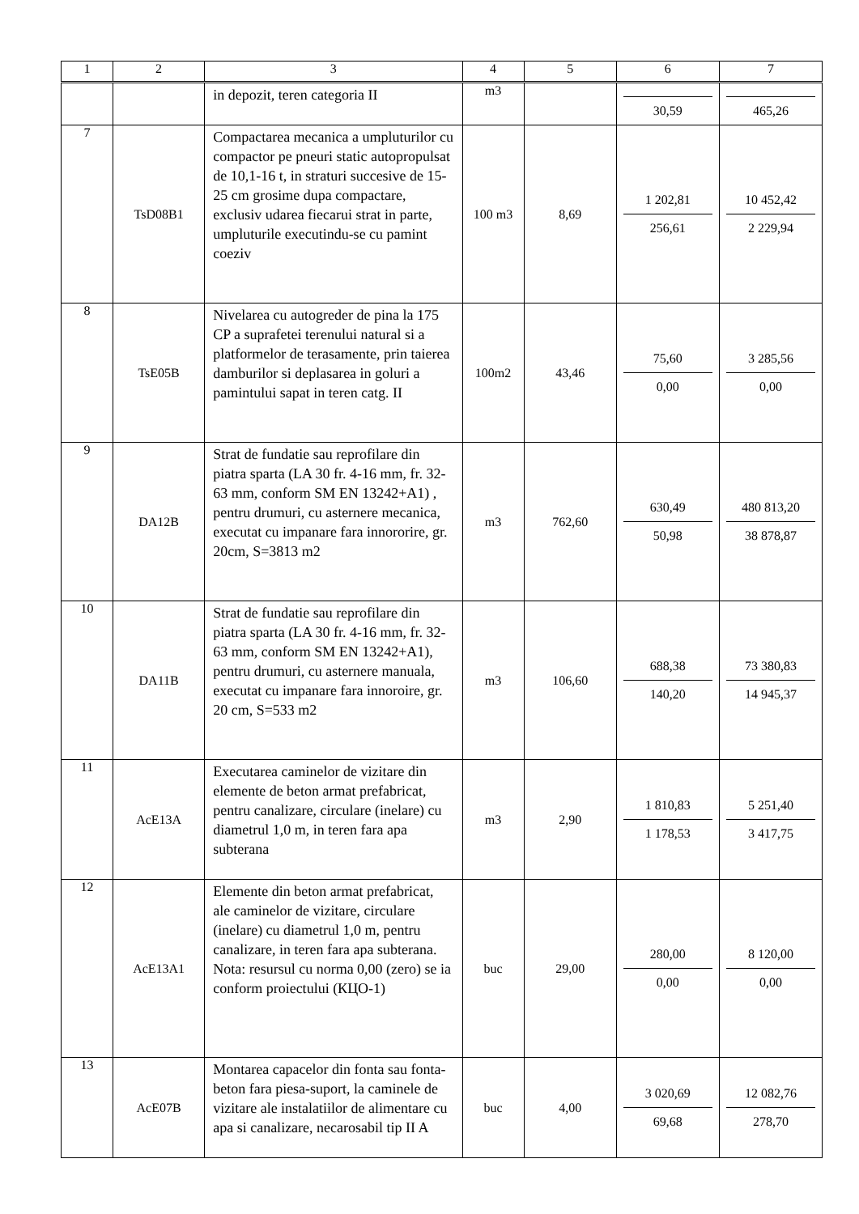| 1 | 2 | 3 | 4 | 5 | 6 | 7 |
| --- | --- | --- | --- | --- | --- | --- |
| | | in depozit, teren categoria II | m3 | | 30,59 | 465,26 |
| 7 | TsD08B1 | Compactarea mecanica a umpluturilor cu compactor pe pneuri static autopropulsat de 10,1-16 t, in straturi succesive de 15-25 cm grosime dupa compactare, exclusiv udarea fiecarui strat in parte, umpluturile executindu-se cu pamint coeziv | 100 m3 | 8,69 | 1 202,81 256,61 | 10 452,42 2 229,94 |
| 8 | TsE05B | Nivelarea cu autogreder de pina la 175 CP a suprafetei terenului natural si a platformelor de terasamente, prin taierea damburilor si deplasarea in goluri a pamintului sapat in teren catg. II | 100m2 | 43,46 | 75,60 0,00 | 3 285,56 0,00 |
| 9 | DA12B | Strat de fundatie sau reprofilare din piatra sparta (LA 30 fr. 4-16 mm, fr. 32-63 mm, conform SM EN 13242+A1) , pentru drumuri, cu asternere mecanica, executat cu impanare fara innororire, gr. 20cm, S=3813 m2 | m3 | 762,60 | 630,49 50,98 | 480 813,20 38 878,87 |
| 10 | DA11B | Strat de fundatie sau reprofilare din piatra sparta (LA 30 fr. 4-16 mm, fr. 32-63 mm, conform SM EN 13242+A1), pentru drumuri, cu asternere manuala, executat cu impanare fara innoroire, gr. 20 cm, S=533 m2 | m3 | 106,60 | 688,38 140,20 | 73 380,83 14 945,37 |
| 11 | AcE13A | Executarea caminelor de vizitare din elemente de beton armat prefabricat, pentru canalizare, circulare (inelare) cu diametrul 1,0 m, in teren fara apa subterana | m3 | 2,90 | 1 810,83 1 178,53 | 5 251,40 3 417,75 |
| 12 | AcE13A1 | Elemente din beton armat prefabricat, ale caminelor de vizitare, circulare (inelare) cu diametrul 1,0 m, pentru canalizare, in teren fara apa subterana. Nota: resursul cu norma 0,00 (zero) se ia conform proiectului (КЦО-1) | buc | 29,00 | 280,00 0,00 | 8 120,00 0,00 |
| 13 | AcE07B | Montarea capacelor din fonta sau fonta-beton fara piesa-suport, la caminele de vizitare ale instalatiilor de alimentare cu apa si canalizare, necarosabil tip II A | buc | 4,00 | 3 020,69 69,68 | 12 082,76 278,70 |